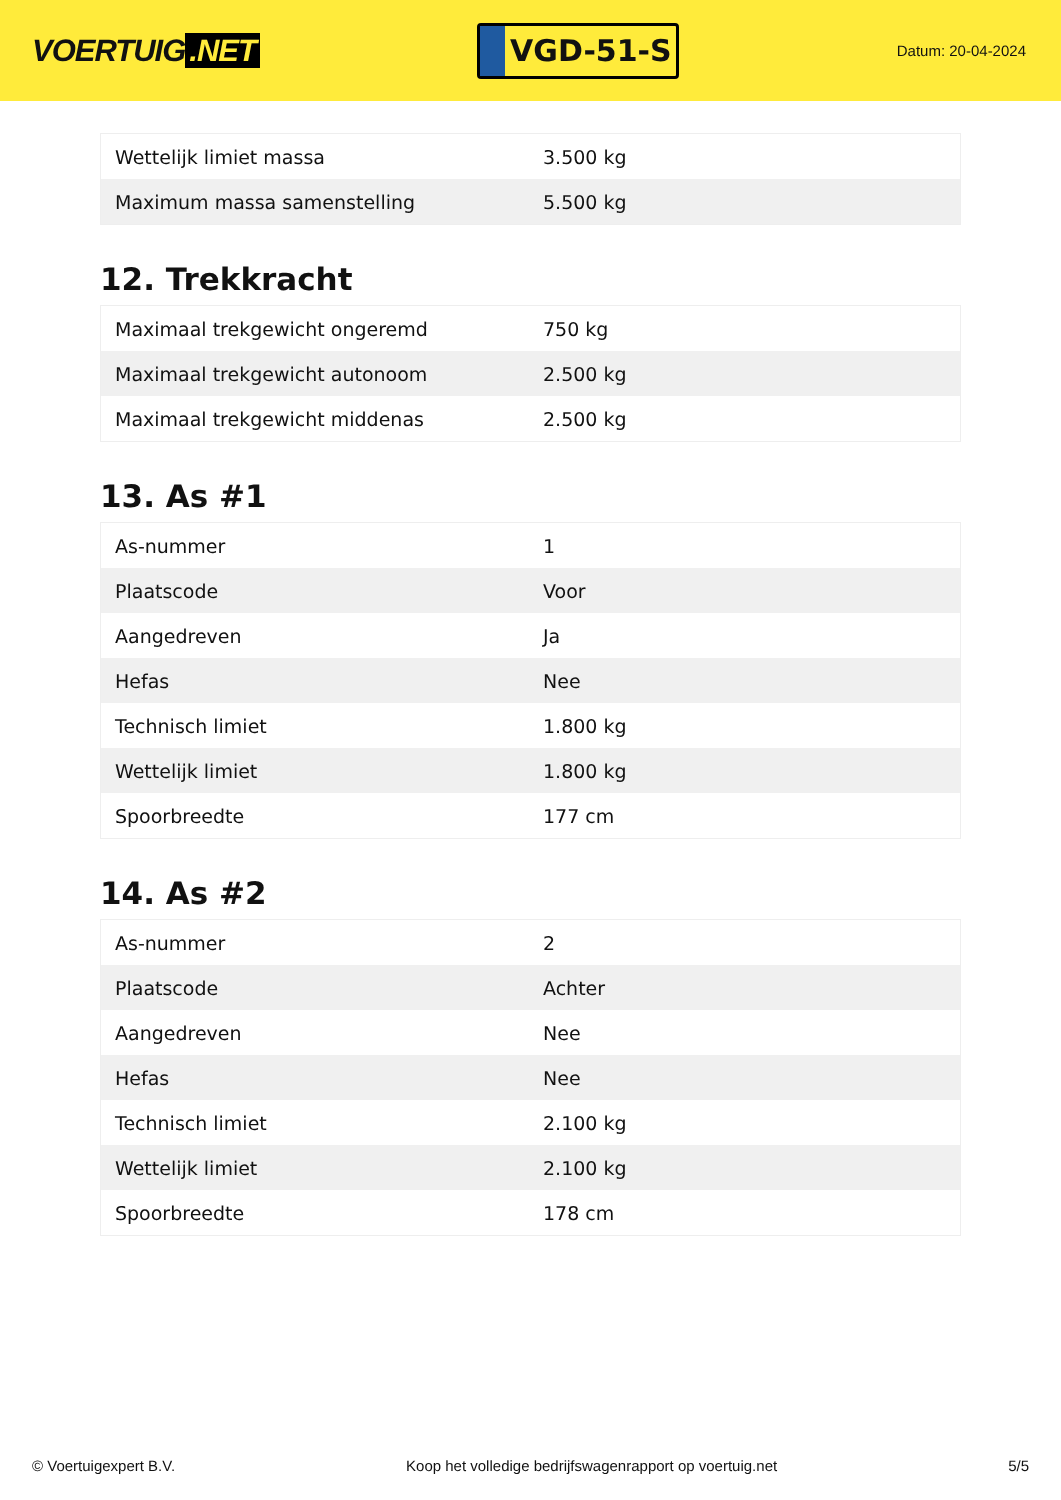VOERTUIG.NET
VGD-51-S
Datum: 20-04-2024
| Wettelijk limiet massa | 3.500 kg |
| Maximum massa samenstelling | 5.500 kg |
12. Trekkracht
| Maximaal trekgewicht ongeremd | 750 kg |
| Maximaal trekgewicht autonoom | 2.500 kg |
| Maximaal trekgewicht middenas | 2.500 kg |
13. As #1
| As-nummer | 1 |
| Plaatscode | Voor |
| Aangedreven | Ja |
| Hefas | Nee |
| Technisch limiet | 1.800 kg |
| Wettelijk limiet | 1.800 kg |
| Spoorbreedte | 177 cm |
14. As #2
| As-nummer | 2 |
| Plaatscode | Achter |
| Aangedreven | Nee |
| Hefas | Nee |
| Technisch limiet | 2.100 kg |
| Wettelijk limiet | 2.100 kg |
| Spoorbreedte | 178 cm |
© Voertuigexpert B.V. Koop het volledige bedrijfswagenrapport op voertuig.net 5/5